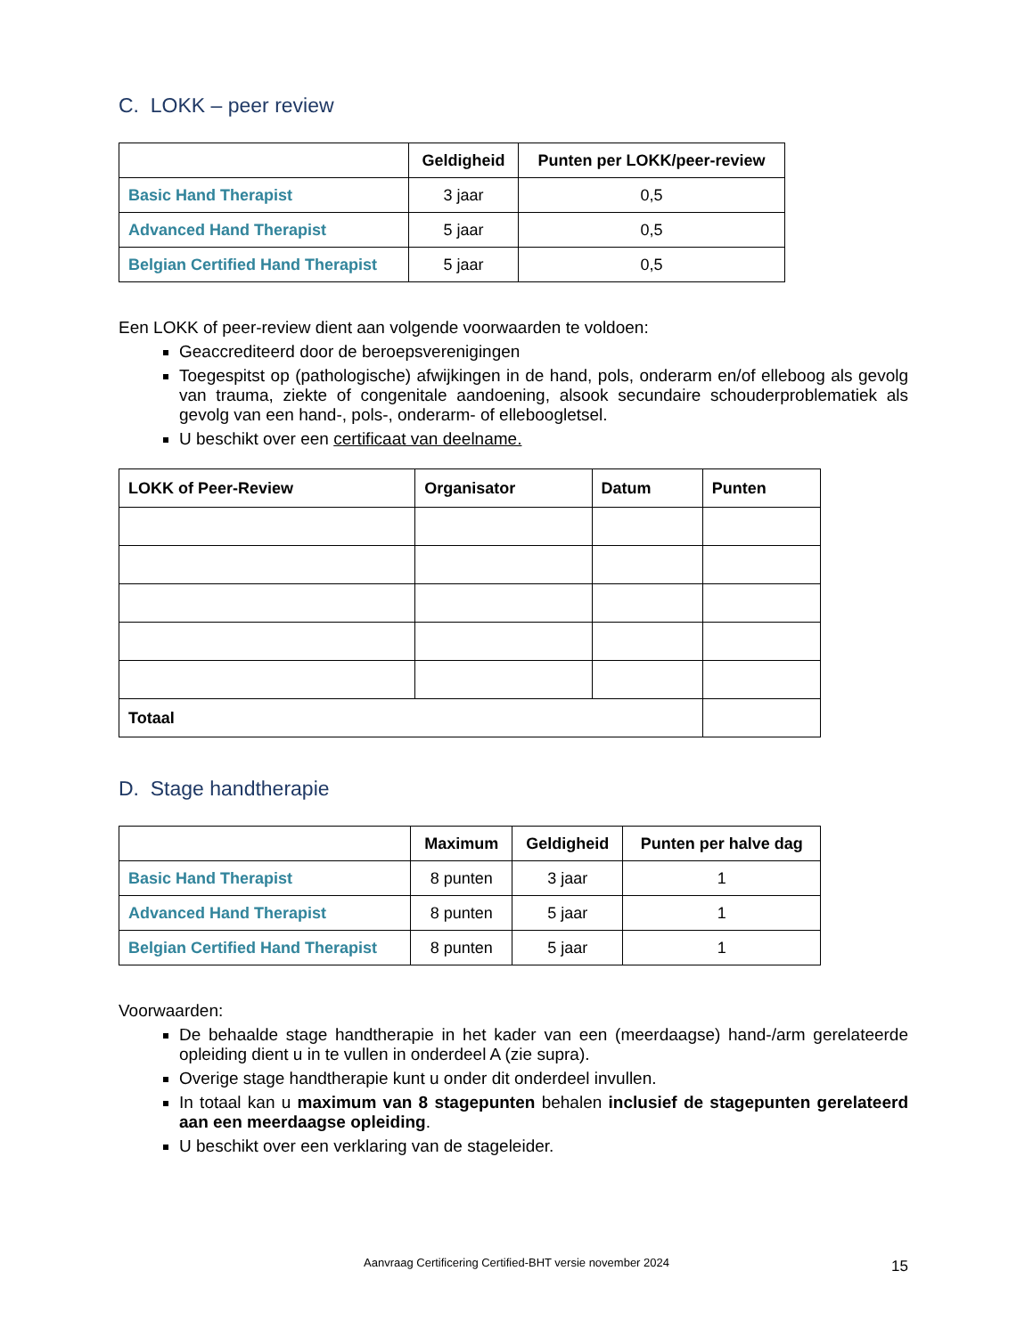C. LOKK – peer review
| | Geldigheid | Punten per LOKK/peer-review |
| --- | --- | --- |
| Basic Hand Therapist | 3 jaar | 0,5 |
| Advanced Hand Therapist | 5 jaar | 0,5 |
| Belgian Certified Hand Therapist | 5 jaar | 0,5 |
Een LOKK of peer-review dient aan volgende voorwaarden te voldoen:
Geaccrediteerd door de beroepsverenigingen
Toegespitst op (pathologische) afwijkingen in de hand, pols, onderarm en/of elleboog als gevolg van trauma, ziekte of congenitale aandoening, alsook secundaire schouderproblematiek als gevolg van een hand-, pols-, onderarm- of elleboogletsel.
U beschikt over een certificaat van deelname.
| LOKK of Peer-Review | Organisator | Datum | Punten |
| --- | --- | --- | --- |
| Totaal | | | |
D. Stage handtherapie
| | Maximum | Geldigheid | Punten per halve dag |
| --- | --- | --- | --- |
| Basic Hand Therapist | 8 punten | 3 jaar | 1 |
| Advanced Hand Therapist | 8 punten | 5 jaar | 1 |
| Belgian Certified Hand Therapist | 8 punten | 5 jaar | 1 |
Voorwaarden:
De behaalde stage handtherapie in het kader van een (meerdaagse) hand-/arm gerelateerde opleiding dient u in te vullen in onderdeel A (zie supra).
Overige stage handtherapie kunt u onder dit onderdeel invullen.
In totaal kan u maximum van 8 stagepunten behalen inclusief de stagepunten gerelateerd aan een meerdaagse opleiding.
U beschikt over een verklaring van de stageleider.
Aanvraag Certificering Certified-BHT versie november 2024
15